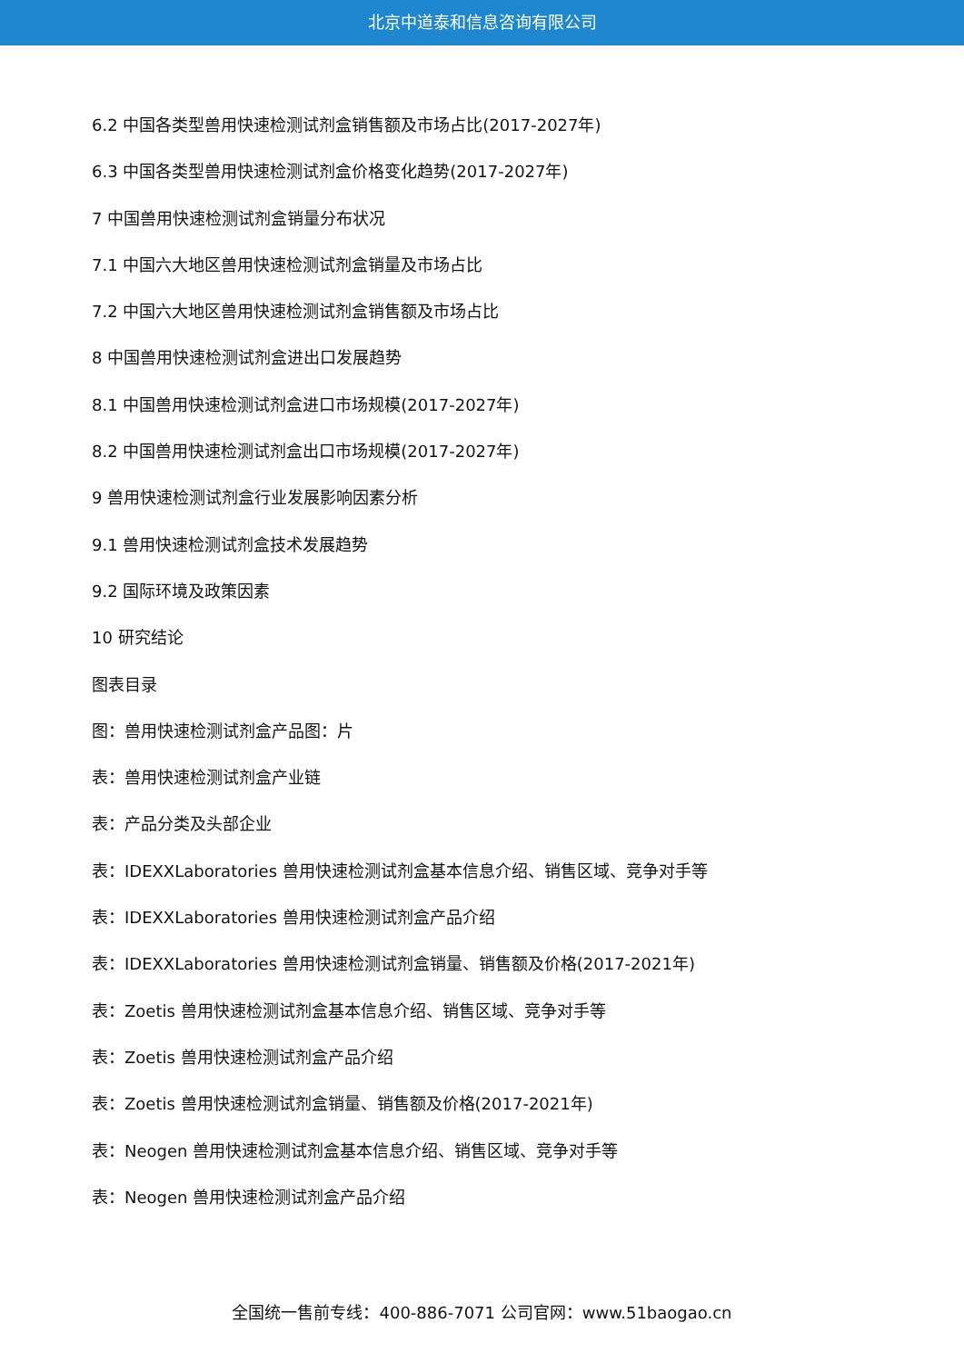北京中道泰和信息咨询有限公司
6.2 中国各类型兽用快速检测试剂盒销售额及市场占比(2017-2027年)
6.3 中国各类型兽用快速检测试剂盒价格变化趋势(2017-2027年)
7 中国兽用快速检测试剂盒销量分布状况
7.1 中国六大地区兽用快速检测试剂盒销量及市场占比
7.2 中国六大地区兽用快速检测试剂盒销售额及市场占比
8 中国兽用快速检测试剂盒进出口发展趋势
8.1 中国兽用快速检测试剂盒进口市场规模(2017-2027年)
8.2 中国兽用快速检测试剂盒出口市场规模(2017-2027年)
9 兽用快速检测试剂盒行业发展影响因素分析
9.1 兽用快速检测试剂盒技术发展趋势
9.2 国际环境及政策因素
10 研究结论
图表目录
图：兽用快速检测试剂盒产品图：片
表：兽用快速检测试剂盒产业链
表：产品分类及头部企业
表：IDEXXLaboratories 兽用快速检测试剂盒基本信息介绍、销售区域、竞争对手等
表：IDEXXLaboratories 兽用快速检测试剂盒产品介绍
表：IDEXXLaboratories 兽用快速检测试剂盒销量、销售额及价格(2017-2021年)
表：Zoetis 兽用快速检测试剂盒基本信息介绍、销售区域、竞争对手等
表：Zoetis 兽用快速检测试剂盒产品介绍
表：Zoetis 兽用快速检测试剂盒销量、销售额及价格(2017-2021年)
表：Neogen 兽用快速检测试剂盒基本信息介绍、销售区域、竞争对手等
表：Neogen 兽用快速检测试剂盒产品介绍
全国统一售前专线：400-886-7071 公司官网：www.51baogao.cn